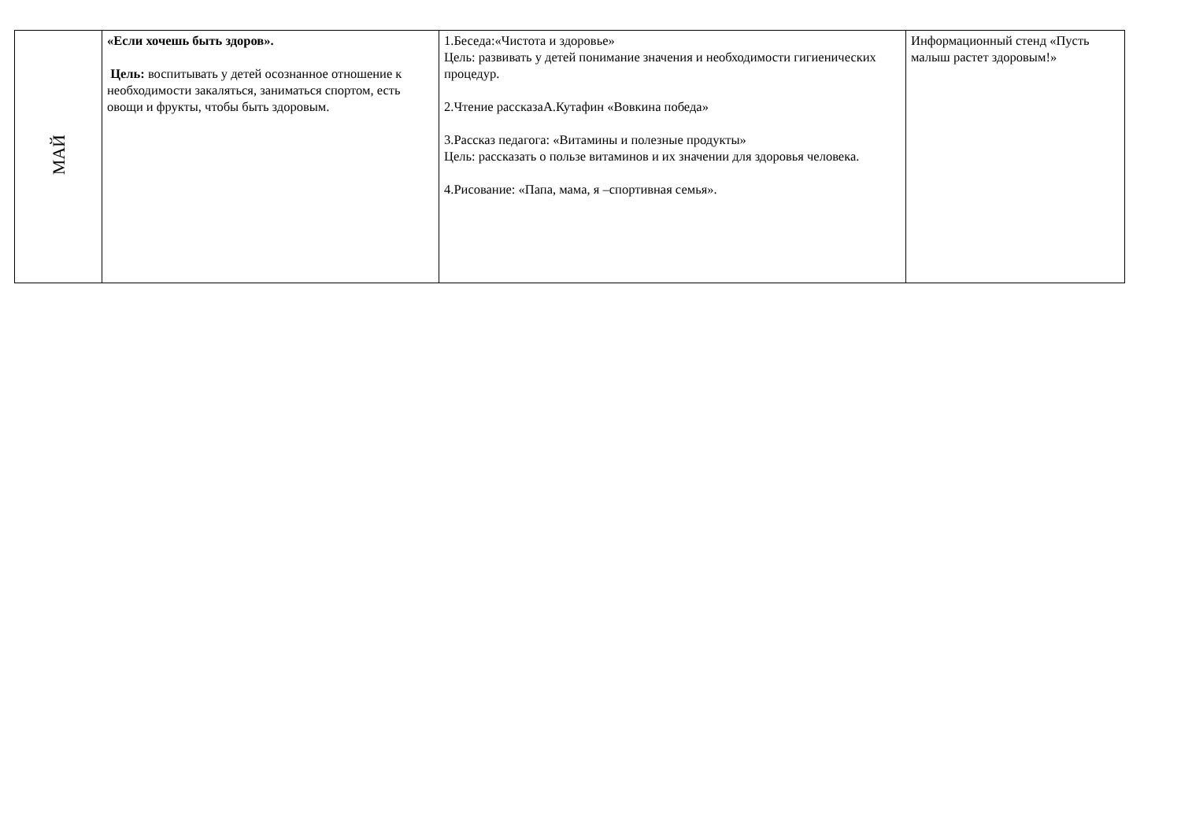| МАЙ | «Если хочешь быть здоров». Цель: воспитывать у детей осознанное отношение к необходимости закаляться, заниматься спортом, есть овощи и фрукты, чтобы быть здоровым. | 1.Беседа:«Чистота и здоровье» Цель: развивать у детей понимание значения и необходимости гигиенических процедур. 2.Чтение рассказаА.Кутафин «Вовкина победа» 3.Рассказ педагога: «Витамины и полезные продукты» Цель: рассказать о пользе витаминов и их значении для здоровья человека. 4.Рисование: «Папа, мама, я –спортивная семья». | Информационный стенд «Пусть малыш растет здоровым!» |